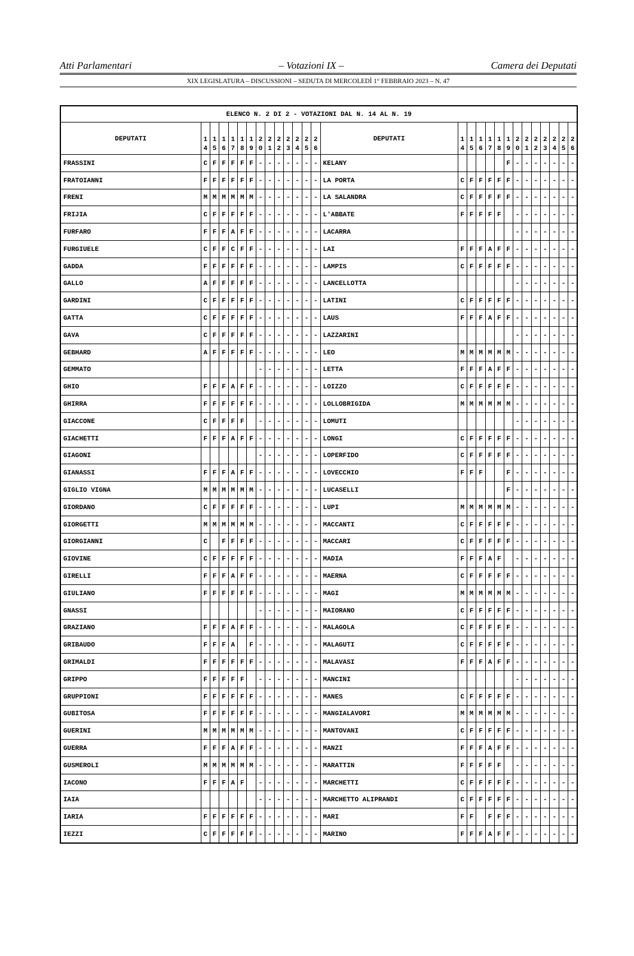Atti Parlamentari – Votazioni IX – Camera dei Deputati
XIX LEGISLATURA – DISCUSSIONI – SEDUTA DI MERCOLEDÌ 1° FEBBRAIO 2023 – N. 47
| ELENCO N. 2 DI 2 - VOTAZIONI DAL N. 14 AL N. 19 | | | | | | | | | | | | | | | | | | | | | | | | | | | |
| --- | --- | --- | --- | --- | --- | --- | --- | --- | --- | --- | --- | --- | --- | --- | --- | --- | --- | --- | --- | --- | --- | --- | --- | --- | --- | --- | --- |
| DEPUTATI | 1 4 | 1 5 | 1 6 | 1 7 | 1 8 | 1 9 | 2 0 | 2 1 | 2 2 | 2 3 | 2 4 | 2 5 | 2 6 | DEPUTATI | 1 4 | 1 5 | 1 6 | 1 7 | 1 8 | 1 9 | 2 0 | 2 1 | 2 2 | 2 3 | 2 4 | 2 5 | 2 6 |
| FRASSINI | C | F | F | F | F | F | - | - | - | - | - | - | - | KELANY | | | | | | F | - | - | - | - | - | - | - |
| FRATOIANNI | F | F | F | F | F | F | - | - | - | - | - | - | - | LA PORTA | C | F | F | F | F | F | - | - | - | - | - | - | - |
| FRENI | M | M | M | M | M | M | - | - | - | - | - | - | - | LA SALANDRA | C | F | F | F | F | F | - | - | - | - | - | - | - |
| FRIJIA | C | F | F | F | F | F | - | - | - | - | - | - | - | L'ABBATE | F | F | F | F | F | | - | - | - | - | - | - | - |
| FURFARO | F | F | F | A | F | F | - | - | - | - | - | - | - | LACARRA | | | | | | | - | - | - | - | - | - | - |
| FURGIUELE | C | F | F | C | F | F | - | - | - | - | - | - | - | LAI | F | F | F | A | F | F | - | - | - | - | - | - | - |
| GADDA | F | F | F | F | F | F | - | - | - | - | - | - | - | LAMPIS | C | F | F | F | F | F | - | - | - | - | - | - | - |
| GALLO | A | F | F | F | F | F | - | - | - | - | - | - | - | LANCELLOTTA | | | | | | | - | - | - | - | - | - | - |
| GARDINI | C | F | F | F | F | F | - | - | - | - | - | - | - | LATINI | C | F | F | F | F | F | - | - | - | - | - | - | - |
| GATTA | C | F | F | F | F | F | - | - | - | - | - | - | - | LAUS | F | F | F | A | F | F | - | - | - | - | - | - | - |
| GAVA | C | F | F | F | F | F | - | - | - | - | - | - | - | LAZZARINI | | | | | | | - | - | - | - | - | - | - |
| GEBHARD | A | F | F | F | F | F | - | - | - | - | - | - | - | LEO | M | M | M | M | M | M | - | - | - | - | - | - | - |
| GEMMATO | | | | | | | - | - | - | - | - | - | - | LETTA | F | F | F | A | F | F | - | - | - | - | - | - | - |
| GHIO | F | F | F | A | F | F | - | - | - | - | - | - | - | LOIZZO | C | F | F | F | F | F | - | - | - | - | - | - | - |
| GHIRRA | F | F | F | F | F | F | - | - | - | - | - | - | - | LOLLOBRIGIDA | M | M | M | M | M | M | - | - | - | - | - | - | - |
| GIACCONE | C | F | F | F | F | | - | - | - | - | - | - | - | LOMUTI | | | | | | | - | - | - | - | - | - | - |
| GIACHETTI | F | F | F | A | F | F | - | - | - | - | - | - | - | LONGI | C | F | F | F | F | F | - | - | - | - | - | - | - |
| GIAGONI | | | | | | | - | - | - | - | - | - | - | LOPERFIDO | C | F | F | F | F | F | - | - | - | - | - | - | - |
| GIANASSI | F | F | F | A | F | F | - | - | - | - | - | - | - | LOVECCHIO | F | F | F | | | F | - | - | - | - | - | - | - |
| GIGLIO VIGNA | M | M | M | M | M | M | - | - | - | - | - | - | - | LUCASELLI | | | | | | F | - | - | - | - | - | - | - |
| GIORDANO | C | F | F | F | F | F | - | - | - | - | - | - | - | LUPI | M | M | M | M | M | M | - | - | - | - | - | - | - |
| GIORGETTI | M | M | M | M | M | M | - | - | - | - | - | - | - | MACCANTI | C | F | F | F | F | F | - | - | - | - | - | - | - |
| GIORGIANNI | C | | F | F | F | F | - | - | - | - | - | - | - | MACCARI | C | F | F | F | F | F | - | - | - | - | - | - | - |
| GIOVINE | C | F | F | F | F | F | - | - | - | - | - | - | - | MADIA | F | F | F | A | F | | - | - | - | - | - | - | - |
| GIRELLI | F | F | F | A | F | F | - | - | - | - | - | - | - | MAERNA | C | F | F | F | F | F | - | - | - | - | - | - | - |
| GIULIANO | F | F | F | F | F | F | - | - | - | - | - | - | - | MAGI | M | M | M | M | M | M | - | - | - | - | - | - | - |
| GNASSI | | | | | | | - | - | - | - | - | - | - | MAIORANO | C | F | F | F | F | F | - | - | - | - | - | - | - |
| GRAZIANO | F | F | F | A | F | F | - | - | - | - | - | - | - | MALAGOLA | C | F | F | F | F | F | - | - | - | - | - | - | - |
| GRIBAUDO | F | F | F | A | | F | - | - | - | - | - | - | - | MALAGUTI | C | F | F | F | F | F | - | - | - | - | - | - | - |
| GRIMALDI | F | F | F | F | F | F | - | - | - | - | - | - | - | MALAVASI | F | F | F | A | F | F | - | - | - | - | - | - | - |
| GRIPPO | F | F | F | F | F | | - | - | - | - | - | - | - | MANCINI | | | | | | | - | - | - | - | - | - | - |
| GRUPPIONI | F | F | F | F | F | F | - | - | - | - | - | - | - | MANES | C | F | F | F | F | F | - | - | - | - | - | - | - |
| GUBITOSA | F | F | F | F | F | F | - | - | - | - | - | - | - | MANGIALAVORI | M | M | M | M | M | M | - | - | - | - | - | - | - |
| GUERINI | M | M | M | M | M | M | - | - | - | - | - | - | - | MANTOVANI | C | F | F | F | F | F | - | - | - | - | - | - | - |
| GUERRA | F | F | F | A | F | F | - | - | - | - | - | - | - | MANZI | F | F | F | A | F | F | - | - | - | - | - | - | - |
| GUSMEROLI | M | M | M | M | M | M | - | - | - | - | - | - | - | MARATTIN | F | F | F | F | F | | - | - | - | - | - | - | - |
| IACONO | F | F | F | A | F | | - | - | - | - | - | - | - | MARCHETTI | C | F | F | F | F | F | - | - | - | - | - | - | - |
| IAIA | | | | | | | - | - | - | - | - | - | - | MARCHETTO ALIPRANDI | C | F | F | F | F | F | - | - | - | - | - | - | - |
| IARIA | F | F | F | F | F | F | - | - | - | - | - | - | - | MARI | F | F | | F | F | F | - | - | - | - | - | - | - |
| IEZZI | C | F | F | F | F | F | - | - | - | - | - | - | - | MARINO | F | F | F | A | F | F | - | - | - | - | - | - | - |